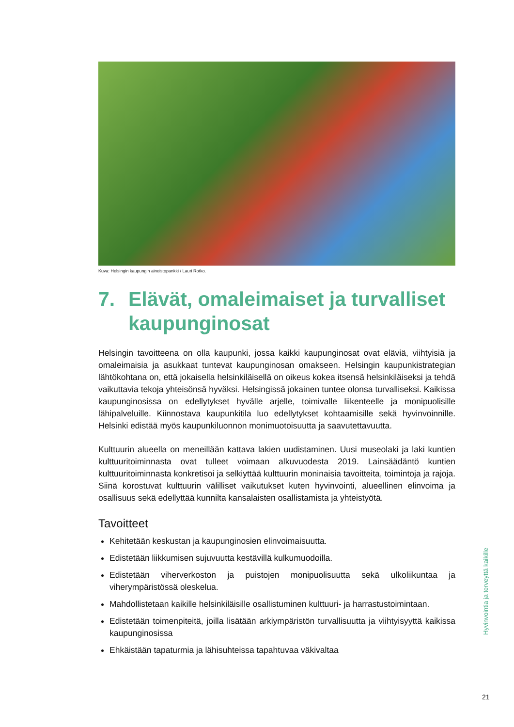Kuva: Helsingin kaupungin aineistopankki / Lauri Rotko.
7. Elävät, omaleimaiset ja turvalliset kaupunginosat
Helsingin tavoitteena on olla kaupunki, jossa kaikki kaupunginosat ovat eläviä, viihtyisiä ja omaleimaisia ja asukkaat tuntevat kaupunginosan omakseen. Helsingin kaupunkistrategian lähtökohtana on, että jokaisella helsinkiläisellä on oikeus kokea itsensä helsinkiläiseksi ja tehdä vaikuttavia tekoja yhteisönsä hyväksi. Helsingissä jokainen tuntee olonsa turvalliseksi. Kaikissa kaupunginosissa on edellytykset hyvälle arjelle, toimivalle liikenteelle ja monipuolisille lähipalveluille. Kiinnostava kaupunkitila luo edellytykset kohtaamisille sekä hyvinvoinnille. Helsinki edistää myös kaupunkiluonnon monimuotoisuutta ja saavutettavuutta.
Kulttuurin alueella on meneillään kattava lakien uudistaminen. Uusi museolaki ja laki kuntien kulttuuritoiminnasta ovat tulleet voimaan alkuvuodesta 2019. Lainsäädäntö kuntien kulttuuritoiminnasta konkretisoi ja selkiyttää kulttuurin moninaisia tavoitteita, toimintoja ja rajoja. Siinä korostuvat kulttuurin välilliset vaikutukset kuten hyvinvointi, alueellinen elinvoima ja osallisuus sekä edellyttää kunnilta kansalaisten osallistamista ja yhteistyötä.
Tavoitteet
Kehitetään keskustan ja kaupunginosien elinvoimaisuutta.
Edistetään liikkumisen sujuvuutta kestävillä kulkumuodoilla.
Edistetään viherverkoston ja puistojen monipuolisuutta sekä ulkoliikuntaa ja viherympäristössä oleskelua.
Mahdollistetaan kaikille helsinkiläisille osallistuminen kulttuuri- ja harrastustoimintaan.
Edistetään toimenpiteitä, joilla lisätään arkiympäristön turvallisuutta ja viihtyisyyttä kaikissa kaupunginosissa
Ehkäistään tapaturmia ja lähisuhteissa tapahtuvaa väkivaltaa
Hyvinvointia ja terveyttä kaikille
21